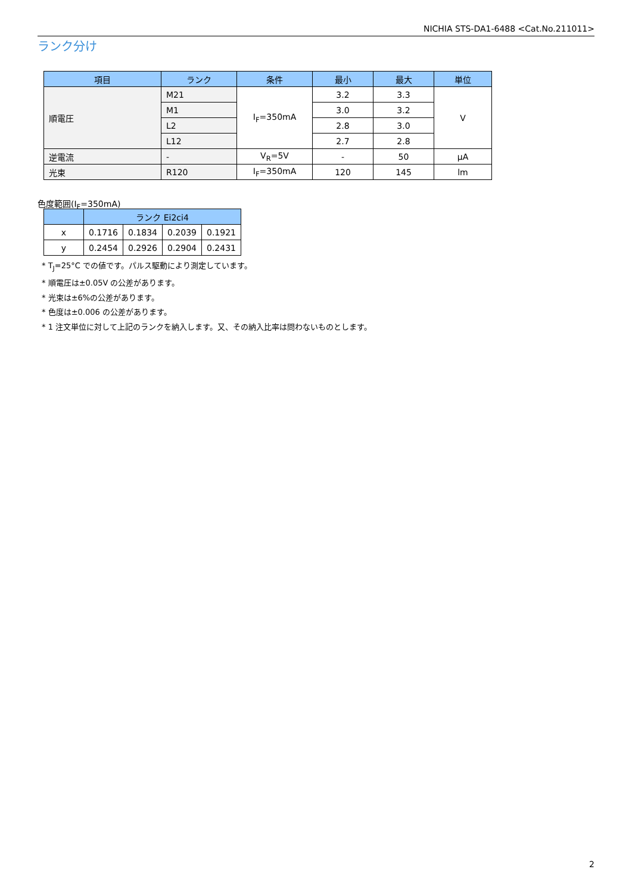NICHIA STS-DA1-6488 <Cat.No.211011>
ランク分け
| 項目 | ランク | 条件 | 最小 | 最大 | 単位 |
| --- | --- | --- | --- | --- | --- |
| 順電圧 | M21 | I<sub>F</sub>=350mA | 3.2 | 3.3 | V |
| | M1 | | 3.0 | 3.2 | |
| | L2 | | 2.8 | 3.0 | |
| | L12 | | 2.7 | 2.8 | |
| 逆電流 | - | V<sub>R</sub>=5V | - | 50 | μA |
| 光束 | R120 | I<sub>F</sub>=350mA | 120 | 145 | lm |
色度範囲(I<sub>F</sub>=350mA)
| | ランク Ei2ci4 | | | |
| --- | --- | --- | --- | --- |
| x | 0.1716 | 0.1834 | 0.2039 | 0.1921 |
| y | 0.2454 | 0.2926 | 0.2904 | 0.2431 |
* T<sub>J</sub>=25°C での値です。パルス駆動により測定しています。
* 順電圧は±0.05V の公差があります。
* 光束は±6%の公差があります。
* 色度は±0.006 の公差があります。
* 1 注文単位に対して上記のランクを納入します。又、その納入比率は問わないものとします。
2